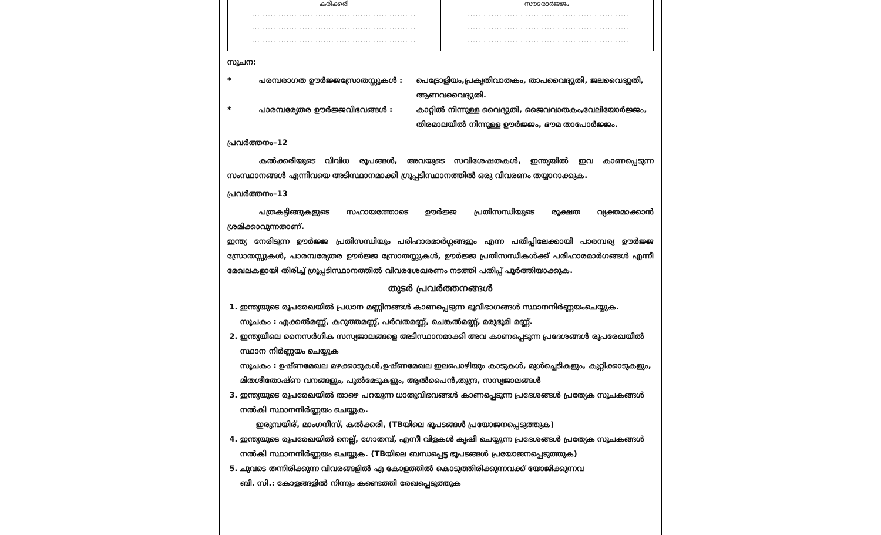| കരീക്കരി .............................................................. .............................................................. .............................................................. | സൗരോർജ്ജം .............................................................. .............................................................. .............................................................. |
സൂചന:
* പരമ്പരാഗത ഊർജ്ജസ്രോതസ്സുകൾ : പെട്രോളിയം,പ്രകൃതിവാതകം, താപവൈദ്യുതി, ജലവൈദ്യുതി, ആണവവൈദ്യുതി.
* പാരമ്പര്യേതര ഊർജ്ജവിഭവങ്ങൾ : കാറ്റിൽ നിന്നുള്ള വൈദ്യുതി, ജൈവവാതകം,വേലിയോർജ്ജം, തിരമാലയിൽ നിന്നുള്ള ഊർജ്ജം, ഭൗമ താപോർജ്ജം.
പ്രവർത്തനം–12
കൽക്കരിയുടെ വിവിധ രൂപങ്ങൾ, അവയുടെ സവിശേഷതകൾ, ഇന്ത്യയിൽ ഇവ കാണപ്പെടുന്ന സംസ്ഥാനങ്ങൾ എന്നിവയെ അടിസ്ഥാനമാക്കി ഗ്രൂപ്പടിസ്ഥാനത്തിൽ ഒരു വിവരണം തയ്യാറാക്കുക.
പ്രവർത്തനം–13
പത്രകട്ടിങ്ങുകളുടെ സഹായത്തോടെ ഊർജ്ജ പ്രതിസന്ധിയുടെ രൂക്ഷത വ്യക്തമാക്കാൻ ശ്രമിക്കാവുന്നതാണ്.
ഇന്ത്യ നേരിടുന്ന ഊർജ്ജ പ്രതിസന്ധിയും പരിഹാരമാർഗ്ഗങ്ങളും എന്ന പതിപ്പിലേക്കായി പാരമ്പര്യ ഊർജ്ജ സ്രോതസ്സുകൾ, പാരമ്പര്യേതര ഊർജ്ജ സ്രോതസ്സുകൾ, ഊർജ്ജ പ്രതിസന്ധികൾക്ക് പരിഹാരമാർഗങ്ങൾ എന്നീ മേഖലകളായി തിരിച്ച് ഗ്രൂപ്പടിസ്ഥാനത്തിൽ വിവരശേഖരണം നടത്തി പതിപ്പ് പൂർത്തിയാക്കുക.
തുടർ പ്രവർത്തനങ്ങൾ
1. ഇന്ത്യയുടെ രൂപരേഖയിൽ പ്രധാന മണ്ണിനങ്ങൾ കാണപ്പെടുന്ന ഭൂവിഭാഗങ്ങൾ സ്ഥാനനിർണ്ണയംചെയ്യുക.
സൂചകം : എക്കൽമണ്ണ്, കറുത്തമണ്ണ്, പർവതമണ്ണ്, ചെങ്കൽമണ്ണ്, മരുഭൂമി മണ്ണ്.
2. ഇന്ത്യയിലെ നൈസർഗിക സസ്യജാലങ്ങളെ അടിസ്ഥാനമാക്കി അവ കാണപ്പെടുന്ന പ്രദേശങ്ങൾ രൂപരേഖയിൽ സ്ഥാന നിർണ്ണയം ചെയ്യുക
സൂചകം : ഉഷ്ണമേഖല മഴക്കാടുകൾ,ഉഷ്ണമേഖല ഇലപൊഴിയും കാടുകൾ, മുൾച്ചെടികളും, കുറ്റിക്കാടുകളും, മിതശീതോഷ്ണ വനങ്ങളും, പുൽമേടുകളും, ആൽപൈൻ,തുന്ദ്ര, സസ്യജാലങ്ങൾ
3. ഇന്ത്യയുടെ രൂപരേഖയിൽ താഴെ പറയുന്ന ധാതുവിഭവങ്ങൾ കാണപ്പെടുന്ന പ്രദേശങ്ങൾ പ്രത്യേക സൂചകങ്ങൾ നൽകി സ്ഥാനനിർണ്ണയം ചെയ്യുക.
ഇരുമ്പയിര്, മാംഗനീസ്, കൽക്കരി, (TBയിലെ ഭൂപടങ്ങൾ പ്രയോജനപ്പെടുത്തുക)
4. ഇന്ത്യയുടെ രൂപരേഖയിൽ നെല്ല്, ഗോതമ്പ്, എന്നീ വിളകൾ കൃഷി ചെയ്യുന്ന പ്രദേശങ്ങൾ പ്രത്യേക സൂചകങ്ങൾ നൽകി സ്ഥാനനിർണ്ണയം ചെയ്യുക. (TBയിലെ ബന്ധപ്പെട്ട ഭൂപടങ്ങൾ പ്രയോജനപ്പെടുത്തുക)
5. ചുവടെ തന്നിരിക്കുന്ന വിവരങ്ങളിൽ എ കോളത്തിൽ കൊടുത്തിരിക്കുന്നവക്ക് യോജിക്കുന്നവ
ബി. സി.: കോളങ്ങളിൽ നിന്നും കണ്ടെത്തി രേഖപ്പെടുത്തുക